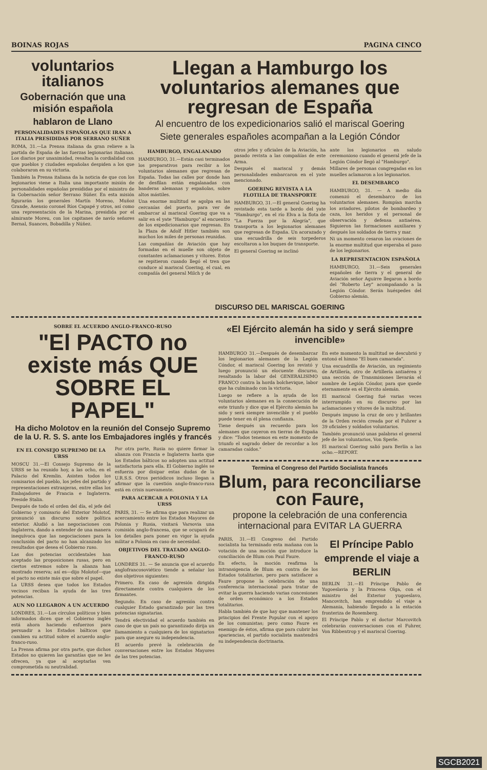BOINAS ROJAS PAGINA CINCO
voluntarios italianos
Gobernación que una misión española
hablaron de Llano
PERSONALIDADES ESPAÑOLAS QUE IRAN A ITALIA PRESIDIDAS POR SERRANO SUÑER
ROMA, 31.—La Prensa italiana da gran relieve a la partida de España de las fuerzas legionarias italianas. Los diarios por unanimidad, resaltan la cordialidad con que pueblos y ciudades españolas despiden a los que colaboraron en su victoria.
También la Prensa italiana da la noticia de que con los legionarios viene a Italia una importante misión de personalidades españolas presididas por el ministro de la Gobernación señor Serrano Súñer. En esta misión figurarán los generales Martín Moreno, Muñoz Grande, Asensio coronel Ríos Capapé y otros, así como una representación de la Marina, presidida por el almirante Moreu, con los capitanes de navío señores Bernal, Suances, Bobadilla y Núñez.
Llegan a Hamburgo los voluntarios alemanes que regresan de España
Al encuentro de los expedicionarios salió el mariscal Goering
Siete generales españoles acompañan a la Legión Cóndor
HAMBURGO, ENGALANADO
HAMBURGO, 31.—Están casi terminados los preparativos para recibir a los voluntarios alemanes que regresan de España. Todas las calles por donde han de desfilan están engalanadas con banderas alemanas y españolas, sobre altos mástiles.
Una enorme multitud se agolpa en las cercanías del puerto, para ver de embarcar al mariscal Goering que va a salir en el yate "Hamburgo" al encuentro de los expedicionarios que regresan. En la Plaza de Adolf Hitler también son muchos los miles de personas reunidas.
Las compañías de Aviación que hay formadas en el muelle son objeto de constantes aclamaciones y vítores. Estos se repitieron cuando llegó el tren que conduce al mariscal Goering, el cual, en compañía del general Milch y de
otros jefes y oficiales de la Aviación, ha pasado revista a las compañías de este Arma.
Después el mariscal y demás personalidades embarcaron en el yate mencionado.
GOERING REVISTA A LA FLOTILLA DE TRANSPORTE
HAMBURGO, 31.—El general Goering ha revistado esta tarde a bordo del yate "Hamburgo", en el río Elva a la flota de "La Fuerza por la Alegría", que transporta a los legionarios alemanes que regresan de España. Un acorazado y una escuadrilla de seis torpederos escoltaron a los buques de transporte.
El general Goering se inclinó
ante los legionarios en saludo ceremonioso cuando el general jefe de la Legión Cóndor llegó al "Hamburgo".
Millares de personas congregadas en los muelles aclamaron a los legionarios.
EL DESEMBARCO
HAMBURGO, 31. — A medio día comenzó el desembarco de los voluntarios alemanes. Rompían marcha los aviadores, pilotos de bombardeo y caza, los heridos y el personal de observación y defensa antiaérea. Siguieron las formaciones auxiliares y después los soldados de tierra y mar.
Ni un momento cesaron las ovaciones de la enorme multitud que esperaba el paso de los legionarios.
LA REPRESENTACION ESPAÑOLA
HAMBURGO, 31.—Seis generales españoles de tierra y el general de Aviación señor Aguirre llegaron a bordo del "Roberto Ley" acompañando a la Legión Cóndor. Serán huéspedes del Gobierno alemán.
DISCURSO DEL MARISCAL GOERING
SOBRE EL ACUERDO ANGLO-FRANCO-RUSO
"El PACTO no existe más QUE SOBRE EL PAPEL"
Ha dicho Molotov en la reunión del Consejo Supremo de la U. R. S. S. ante los Embajadores inglés y francés
EN EL CONSEJO SUPREMO DE LA URSS
MOSCU 31.—El Consejo Supremo de la URSS se ha reunido hoy, a las ocho, en el Palacio del Kremlin. Asisten todos los comisarios del pueblo, los jefes del partido y representaciones extranjeras, entre ellas los Embajadores de Francia e Inglaterra. Preside Stalin.
Después de todo el orden del día, el jefe del Gobierno y comisario del Exterior Molotof, pronunció un discurso sobre política exterior. Aludió a las negociaciones con Inglaterra, dando a entender de una manera inequívoca que las negociaciones para la conclusión del pacto no han alcanzado los resultados que desea el Gobierno ruso.
Las dos potencias occidentales han aceptado las proposiciones rusas, pero en ciertos extremos sobre la alianza han mostrado reserva; así es—dijo Molotof—que el pacto no existe más que sobre el papel.
La URSS desea que todos los Estados vecinos reciban la ayuda de las tres potencias.
AUN NO LLEGARON A UN ACUERDO
LONDRES, 31.—Los círculos políticos y bien informados dicen que el Gobierno inglés está ahora haciendo esfuerzos para persuadir a los Estados bálticos que cambien su actitud sobre el acuerdo anglo-franco-ruso.
La Prensa afirma por otra parte, que dichos Estados no quieren las garantías que se les ofrecen, ya que al aceptarlas ven comprometida su neutralidad.
Por otra parte, Rusia no quiere firmar la alianza con Francia e Inglaterra hasta que los Estados bálticos no adopten una actitud satisfactoria para ella. El Gobierno inglés se esfuerza por disipar estas dudas de la U.R.S.S. Otros periódicos incluso llegan a afirmar que la cuestión anglo-franco-rusa está en crisis nuevamente.
PARA ACERCAR A POLONIA Y LA URSS
PARIS, 31. — Se afirma que para realizar un acercamiento entre los Estados Mayores de Polonia y Rusia, visitará Varsovia una comisión anglo-francesa, que se ocupará de los detalles para poner en vigor la ayuda militar a Polonia en caso de necesidad.
OBJETIVOS DEL TRATADO ANGLO-FRANCO-RUSO
LONDRES 31. — Se anuncia que el acuerdo anglofrancosoviético tiende a señalar los dos objetivos siguientes:
Primero. En caso de agresión dirigida directamente contra cualquiera de los firmantes.
Segundo. En caso de agresión contra cualquier Estado garantizado por las tres potencias signatarias.
Tendrá efectividad el acuerdo también en caso de que un país no garantizado dirija un llamamiento a cualquiera de los signatarios para que asegure su independencia.
El acuerdo prevé la celebración de conversaciones entre los Estados Mayores de las tres potencias.
«El Ejército alemán ha sido y será siempre invencible»
HAMBURGO 31.—Después de desembarcar los legionarios alemanes de la Legión Cóndor, el mariscal Goering los revistó y luego pronunció un elocuente discurso, resaltando la labor del GENERALISIMO FRANCO contra la horda bolchevique, labor que ha culminado con la victoria.
Luego se refiere a la ayuda de los voluntarios alemanes en la consecución de este triunfo y dice que el Ejército alemán ha sido y será siempre invencible y el pueblo puede tener en él plena confianza.
Tiene después un recuerdo para los alemanes que cayeron en tierras de España y dice: "Todos tenemos en este momento de triunfo el sagrado deber de recordar a los camaradas caídos."
En este momento la multitud se descubrió y entonó el himno "El buen camarada".
Una escuadrilla de Aviación, un regimiento de Artillería, otro de Artillería antiaérea y una sección de Transmisiones llevarán el nombre de Legión Cóndor, para que quede eternamente en el Ejército alemán.
El mariscal Goering fué varias veces interrumpido en su discurso por las aclamaciones y vítores de la multitud.
Después impuso la cruz de oro y brillantes de la Orden recién creada por el Fuhrer a 39 oficiales y soldados voluntarios.
También pronunció unas palabras el general jefe de los voluntarios, Von Sperle.
El mariscal Goering salió para Berlín a las ocho.—REPORT.
Termina el Congreso del Partido Socialista francés
Blum, para reconciliarse con Faure,
propone la celebración de una conferencia internacional para EVITAR LA GUERRA
PARIS, 31.—El Congreso del Partido socialista ha terminado esta mañana con la votación de una moción que introduce la conciliación de Blum con Paul Faure.
En efecto, la moción reafirma la intransigencia de Blum en contra de los Estados totalitarios, pero para satisfacer a Faure propone la celebración de una conferencia internacional para tratar de evitar la guerra haciendo varias concesiones de orden económico a los Estados totalitarios.
Habla también de que hay que mantener los principios del Frente Popular con el apoyo de los comunistas; pero como Faure es enemigo de éstos, afirma que para cubrir las apariencias, el partido socialista mantendrá su independencia doctrinaria.
El Príncipe Pablo emprende el viaje a BERLIN
BERLIN 31.—El Príncipe Pablo de Yugoeslavia y la Princesa Olga, con el ministro del Exterior yugoeslavo, Mancovitch, han emprendido el viaje a Alemania, habiendo llegado a la estación fronteriza de Rosemberg.
El Príncipe Pablo y el doctor Marcovitch celebrarán conversaciones con el Fuhrer, Von Ribbentrop y el mariscal Goering.
SGCB2021